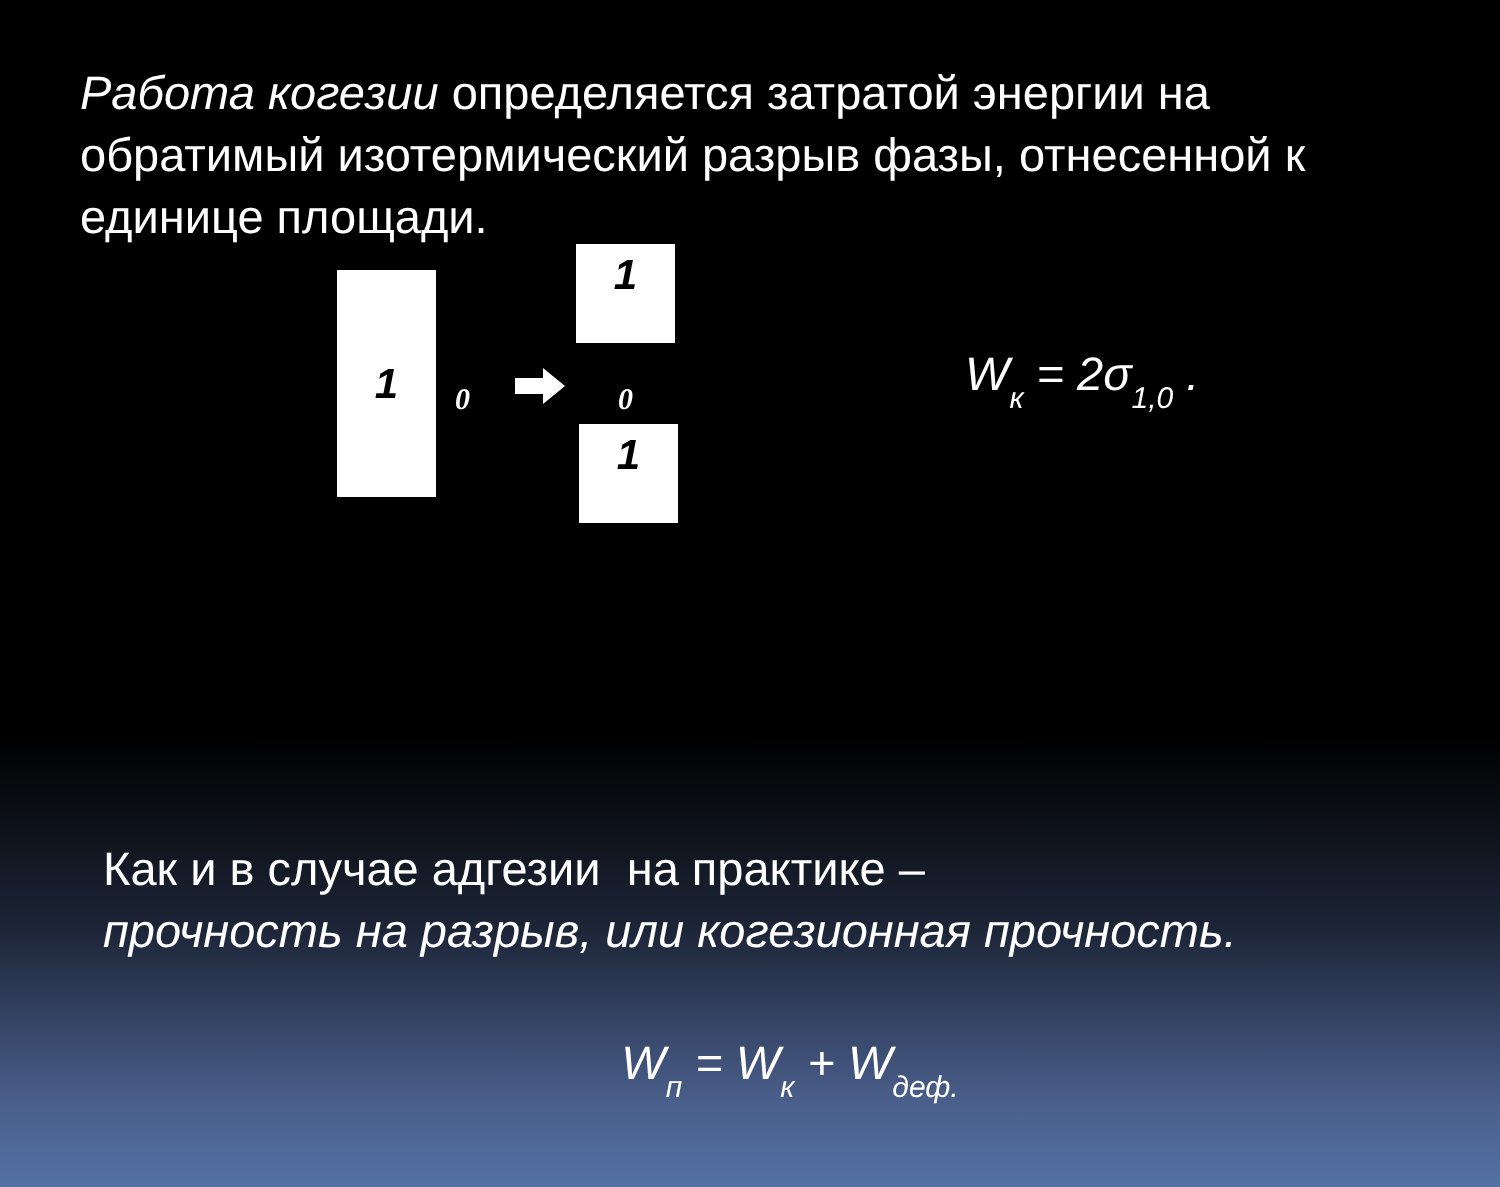Работа когезии определяется затратой энергии на обратимый изотермический разрыв фазы, отнесенной к единице площади.
1
0
1
0
1
W<sub>к</sub> = 2σ<sub>1,0</sub> .
Как и в случае адгезии на практике –
прочность на разрыв, или когезионная прочность.
W<sub>п</sub> = W<sub>к</sub> + W<sub>деф.</sub>